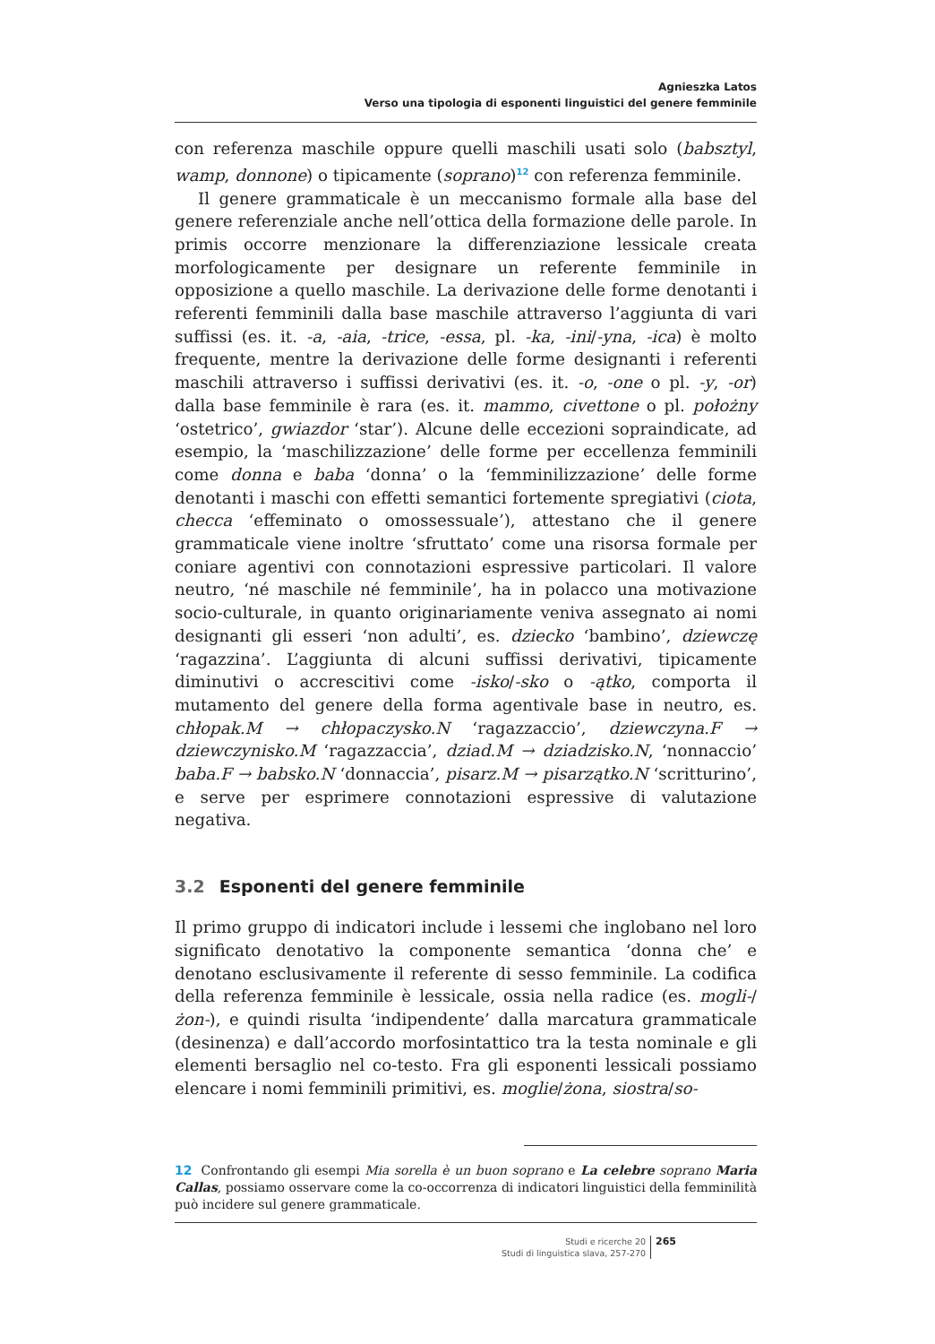Agnieszka Latos
Verso una tipologia di esponenti linguistici del genere femminile
con referenza maschile oppure quelli maschili usati solo (babsztyl, wamp, donnone) o tipicamente (soprano)<sup>12</sup> con referenza femminile.
Il genere grammaticale è un meccanismo formale alla base del genere referenziale anche nell’ottica della formazione delle parole. In primis occorre menzionare la differenziazione lessicale creata morfologicamente per designare un referente femminile in opposizione a quello maschile. La derivazione delle forme denotanti i referenti femminili dalla base maschile attraverso l’aggiunta di vari suffissi (es. it. -a, -aia, -trice, -essa, pl. -ka, -ini/-yna, -ica) è molto frequente, mentre la derivazione delle forme designanti i referenti maschili attraverso i suffissi derivativi (es. it. -o, -one o pl. -y, -or) dalla base femminile è rara (es. it. mammo, civettone o pl. położny ‘ostetrico’, gwiazdor ‘star’). Alcune delle eccezioni sopraindicate, ad esempio, la ‘maschilizzazione’ delle forme per eccellenza femminili come donna e baba ‘donna’ o la ‘femminilizzazione’ delle forme denotanti i maschi con effetti semantici fortemente spregiativi (ciota, checca ‘effeminato o omossessuale’), attestano che il genere grammaticale viene inoltre ‘sfruttato’ come una risorsa formale per coniare agentivi con connotazioni espressive particolari. Il valore neutro, ‘né maschile né femminile’, ha in polacco una motivazione socio-culturale, in quanto originariamente veniva assegnato ai nomi designanti gli esseri ‘non adulti’, es. dziecko ‘bambino’, dziewczę ‘ragazzina’. L’aggiunta di alcuni suffissi derivativi, tipicamente diminutivi o accrescitivi come -isko/-sko o -ątko, comporta il mutamento del genere della forma agentivale base in neutro, es. chłopak.M → chłopaczysko.N ‘ragazzaccio’, dziewczyna.F → dziewczynisko.M ‘ragazzaccia’, dziad.M → dziadzisko.N, ‘nonnaccio’ baba.F → babsko.N ‘donnaccia’, pisarz.M → pisarzątko.N ‘scritturino’, e serve per esprimere connotazioni espressive di valutazione negativa.
3.2 Esponenti del genere femminile
Il primo gruppo di indicatori include i lessemi che inglobano nel loro significato denotativo la componente semantica ‘donna che’ e denotano esclusivamente il referente di sesso femminile. La codifica della referenza femminile è lessicale, ossia nella radice (es. mogli-/żon-), e quindi risulta ‘indipendente’ dalla marcatura grammaticale (desinenza) e dall’accordo morfosintattico tra la testa nominale e gli elementi bersaglio nel co-testo. Fra gli esponenti lessicali possiamo elencare i nomi femminili primitivi, es. moglie/żona, siostra/so-
12 Confrontando gli esempi Mia sorella è un buon soprano e La celebre soprano Maria Callas, possiamo osservare come la co-occorrenza di indicatori linguistici della femminilità può incidere sul genere grammaticale.
Studi e ricerche 20
Studi di linguistica slava, 257-270
265